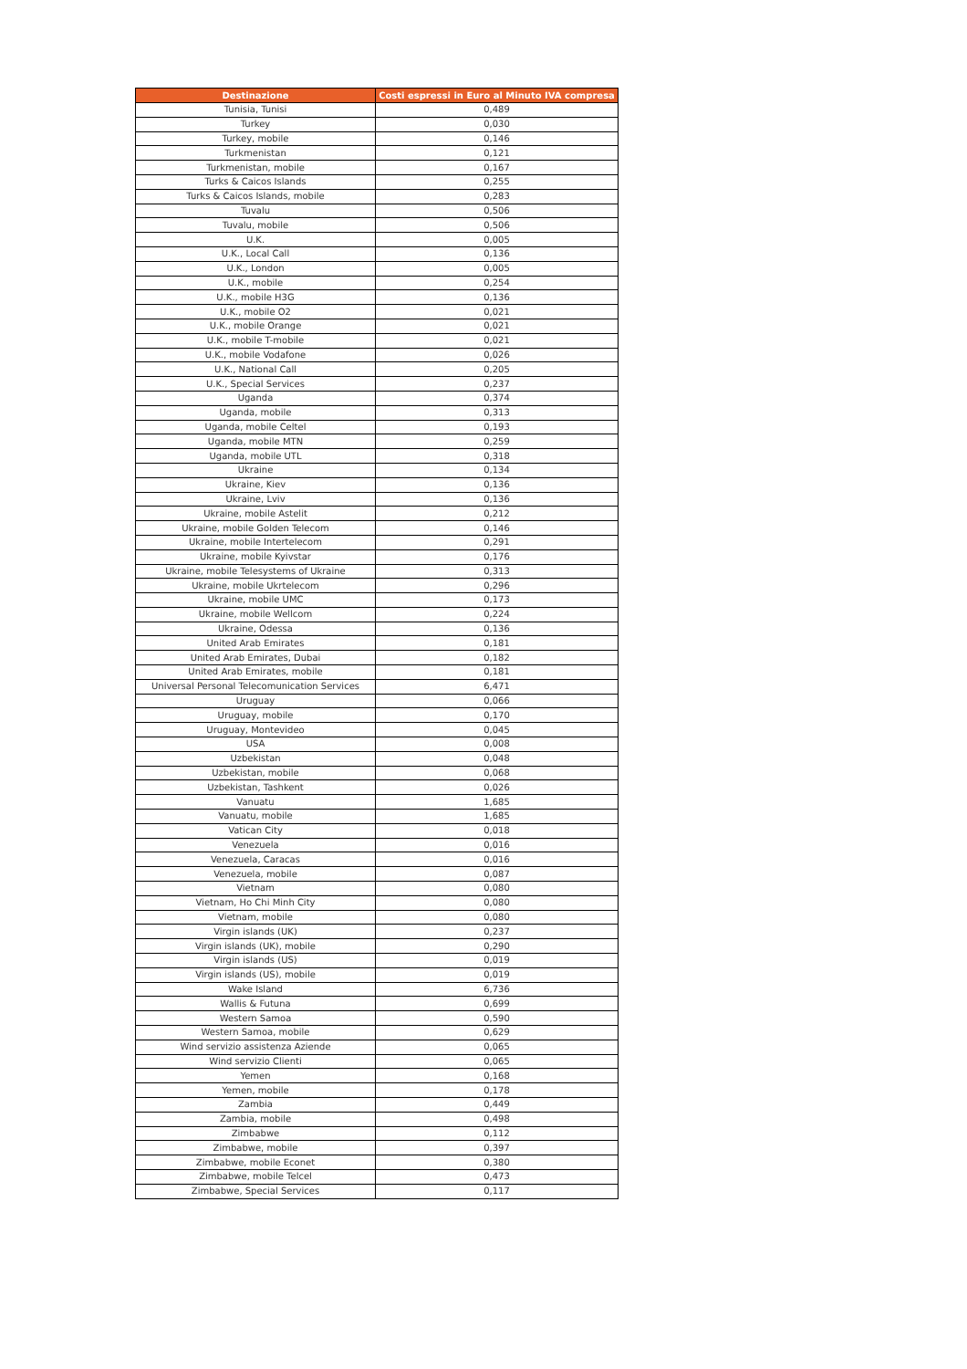| Destinazione | Costi espressi in Euro al Minuto IVA compresa |
| --- | --- |
| Tunisia, Tunisi | 0,489 |
| Turkey | 0,030 |
| Turkey, mobile | 0,146 |
| Turkmenistan | 0,121 |
| Turkmenistan, mobile | 0,167 |
| Turks & Caicos Islands | 0,255 |
| Turks & Caicos Islands, mobile | 0,283 |
| Tuvalu | 0,506 |
| Tuvalu, mobile | 0,506 |
| U.K. | 0,005 |
| U.K., Local Call | 0,136 |
| U.K., London | 0,005 |
| U.K., mobile | 0,254 |
| U.K., mobile H3G | 0,136 |
| U.K., mobile O2 | 0,021 |
| U.K., mobile Orange | 0,021 |
| U.K., mobile T-mobile | 0,021 |
| U.K., mobile Vodafone | 0,026 |
| U.K., National Call | 0,205 |
| U.K., Special Services | 0,237 |
| Uganda | 0,374 |
| Uganda, mobile | 0,313 |
| Uganda, mobile Celtel | 0,193 |
| Uganda, mobile MTN | 0,259 |
| Uganda, mobile UTL | 0,318 |
| Ukraine | 0,134 |
| Ukraine, Kiev | 0,136 |
| Ukraine, Lviv | 0,136 |
| Ukraine, mobile Astelit | 0,212 |
| Ukraine, mobile Golden Telecom | 0,146 |
| Ukraine, mobile Intertelecom | 0,291 |
| Ukraine, mobile Kyivstar | 0,176 |
| Ukraine, mobile Telesystems of Ukraine | 0,313 |
| Ukraine, mobile Ukrtelecom | 0,296 |
| Ukraine, mobile UMC | 0,173 |
| Ukraine, mobile Wellcom | 0,224 |
| Ukraine, Odessa | 0,136 |
| United Arab Emirates | 0,181 |
| United Arab Emirates, Dubai | 0,182 |
| United Arab Emirates, mobile | 0,181 |
| Universal Personal Telecomunication Services | 6,471 |
| Uruguay | 0,066 |
| Uruguay, mobile | 0,170 |
| Uruguay, Montevideo | 0,045 |
| USA | 0,008 |
| Uzbekistan | 0,048 |
| Uzbekistan, mobile | 0,068 |
| Uzbekistan, Tashkent | 0,026 |
| Vanuatu | 1,685 |
| Vanuatu, mobile | 1,685 |
| Vatican City | 0,018 |
| Venezuela | 0,016 |
| Venezuela, Caracas | 0,016 |
| Venezuela, mobile | 0,087 |
| Vietnam | 0,080 |
| Vietnam, Ho Chi Minh City | 0,080 |
| Vietnam, mobile | 0,080 |
| Virgin islands (UK) | 0,237 |
| Virgin islands (UK), mobile | 0,290 |
| Virgin islands (US) | 0,019 |
| Virgin islands (US), mobile | 0,019 |
| Wake Island | 6,736 |
| Wallis & Futuna | 0,699 |
| Western Samoa | 0,590 |
| Western Samoa, mobile | 0,629 |
| Wind servizio assistenza Aziende | 0,065 |
| Wind servizio Clienti | 0,065 |
| Yemen | 0,168 |
| Yemen, mobile | 0,178 |
| Zambia | 0,449 |
| Zambia, mobile | 0,498 |
| Zimbabwe | 0,112 |
| Zimbabwe, mobile | 0,397 |
| Zimbabwe, mobile Econet | 0,380 |
| Zimbabwe, mobile Telcel | 0,473 |
| Zimbabwe, Special Services | 0,117 |